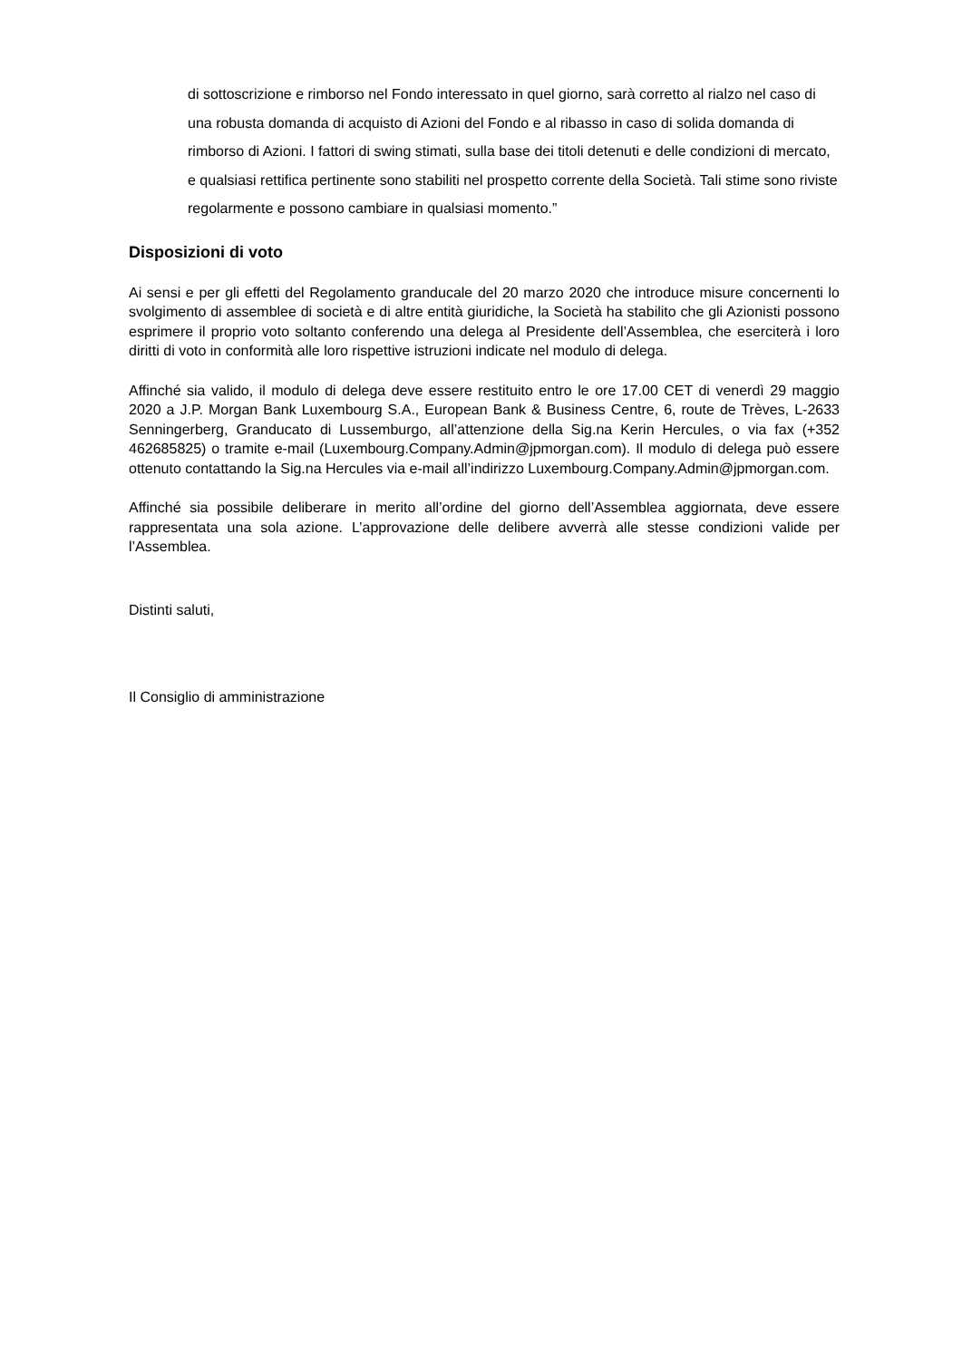di sottoscrizione e rimborso nel Fondo interessato in quel giorno, sarà corretto al rialzo nel caso di una robusta domanda di acquisto di Azioni del Fondo e al ribasso in caso di solida domanda di rimborso di Azioni. I fattori di swing stimati, sulla base dei titoli detenuti e delle condizioni di mercato, e qualsiasi rettifica pertinente sono stabiliti nel prospetto corrente della Società. Tali stime sono riviste regolarmente e possono cambiare in qualsiasi momento.”
Disposizioni di voto
Ai sensi e per gli effetti del Regolamento granducale del 20 marzo 2020 che introduce misure concernenti lo svolgimento di assemblee di società e di altre entità giuridiche, la Società ha stabilito che gli Azionisti possono esprimere il proprio voto soltanto conferendo una delega al Presidente dell’Assemblea, che eserciterà i loro diritti di voto in conformità alle loro rispettive istruzioni indicate nel modulo di delega.
Affinché sia valido, il modulo di delega deve essere restituito entro le ore 17.00 CET di venerdì 29 maggio 2020 a J.P. Morgan Bank Luxembourg S.A., European Bank & Business Centre, 6, route de Trèves, L-2633 Senningerberg, Granducato di Lussemburgo, all’attenzione della Sig.na Kerin Hercules, o via fax (+352 462685825) o tramite e-mail (Luxembourg.Company.Admin@jpmorgan.com). Il modulo di delega può essere ottenuto contattando la Sig.na Hercules via e-mail all’indirizzo Luxembourg.Company.Admin@jpmorgan.com.
Affinché sia possibile deliberare in merito all’ordine del giorno dell’Assemblea aggiornata, deve essere rappresentata una sola azione. L’approvazione delle delibere avverrà alle stesse condizioni valide per l’Assemblea.
Distinti saluti,
Il Consiglio di amministrazione